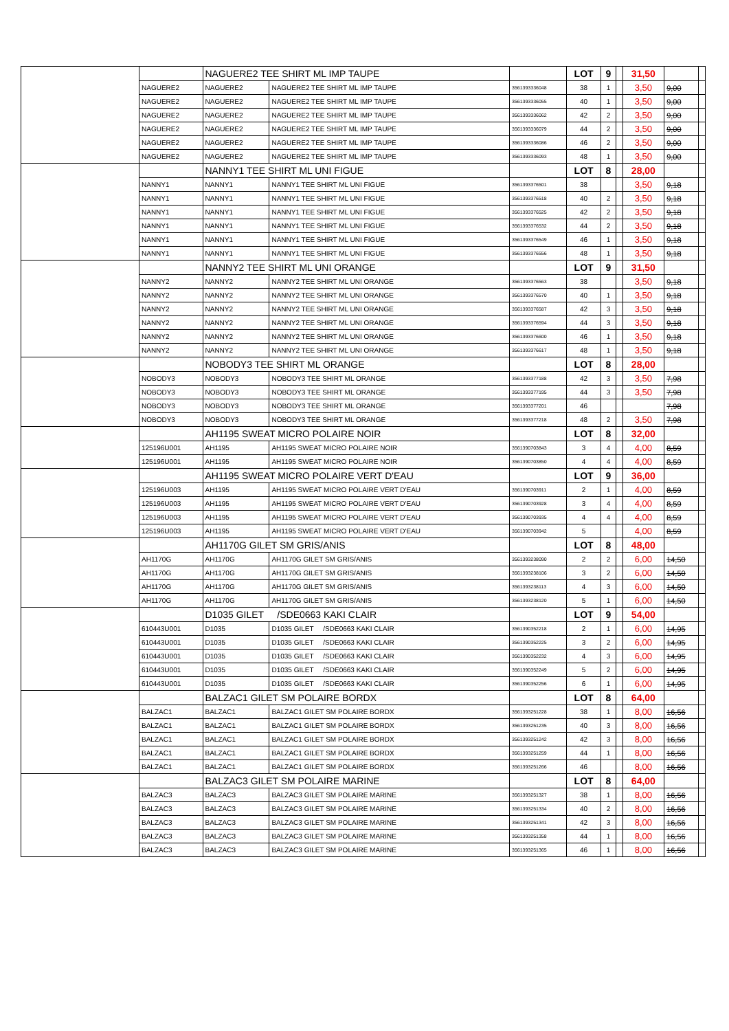| | | NAGUERE2 TEE SHIRT ML IMP TAUPE | | | LOT | 9 | | 31,50 | | |
| | NAGUERE2 | NAGUERE2 | NAGUERE2 TEE SHIRT ML IMP TAUPE | 3561393336048 | 38 | 1 | | 3,50 | 9,00 | |
| | NAGUERE2 | NAGUERE2 | NAGUERE2 TEE SHIRT ML IMP TAUPE | 3561393336055 | 40 | 1 | | 3,50 | 9,00 | |
| | NAGUERE2 | NAGUERE2 | NAGUERE2 TEE SHIRT ML IMP TAUPE | 3561393336062 | 42 | 2 | | 3,50 | 9,00 | |
| | NAGUERE2 | NAGUERE2 | NAGUERE2 TEE SHIRT ML IMP TAUPE | 3561393336079 | 44 | 2 | | 3,50 | 9,00 | |
| | NAGUERE2 | NAGUERE2 | NAGUERE2 TEE SHIRT ML IMP TAUPE | 3561393336086 | 46 | 2 | | 3,50 | 9,00 | |
| | NAGUERE2 | NAGUERE2 | NAGUERE2 TEE SHIRT ML IMP TAUPE | 3561393336093 | 48 | 1 | | 3,50 | 9,00 | |
| | | NANNY1 TEE SHIRT ML UNI FIGUE | | | LOT | 8 | | 28,00 | | |
| | NANNY1 | NANNY1 | NANNY1 TEE SHIRT ML UNI FIGUE | 3561393376501 | 38 | | | 3,50 | 9,18 | |
| | NANNY1 | NANNY1 | NANNY1 TEE SHIRT ML UNI FIGUE | 3561393376518 | 40 | 2 | | 3,50 | 9,18 | |
| | NANNY1 | NANNY1 | NANNY1 TEE SHIRT ML UNI FIGUE | 3561393376525 | 42 | 2 | | 3,50 | 9,18 | |
| | NANNY1 | NANNY1 | NANNY1 TEE SHIRT ML UNI FIGUE | 3561393376532 | 44 | 2 | | 3,50 | 9,18 | |
| | NANNY1 | NANNY1 | NANNY1 TEE SHIRT ML UNI FIGUE | 3561393376549 | 46 | 1 | | 3,50 | 9,18 | |
| | NANNY1 | NANNY1 | NANNY1 TEE SHIRT ML UNI FIGUE | 3561393376556 | 48 | 1 | | 3,50 | 9,18 | |
| | | NANNY2 TEE SHIRT ML UNI ORANGE | | | LOT | 9 | | 31,50 | | |
| | NANNY2 | NANNY2 | NANNY2 TEE SHIRT ML UNI ORANGE | 3561393376563 | 38 | | | 3,50 | 9,18 | |
| | NANNY2 | NANNY2 | NANNY2 TEE SHIRT ML UNI ORANGE | 3561393376570 | 40 | 1 | | 3,50 | 9,18 | |
| | NANNY2 | NANNY2 | NANNY2 TEE SHIRT ML UNI ORANGE | 3561393376587 | 42 | 3 | | 3,50 | 9,18 | |
| | NANNY2 | NANNY2 | NANNY2 TEE SHIRT ML UNI ORANGE | 3561393376594 | 44 | 3 | | 3,50 | 9,18 | |
| | NANNY2 | NANNY2 | NANNY2 TEE SHIRT ML UNI ORANGE | 3561393376600 | 46 | 1 | | 3,50 | 9,18 | |
| | NANNY2 | NANNY2 | NANNY2 TEE SHIRT ML UNI ORANGE | 3561393376617 | 48 | 1 | | 3,50 | 9,18 | |
| | | NOBODY3 TEE SHIRT ML ORANGE | | | LOT | 8 | | 28,00 | | |
| | NOBODY3 | NOBODY3 | NOBODY3 TEE SHIRT ML ORANGE | 3561393377188 | 42 | 3 | | 3,50 | 7,98 | |
| | NOBODY3 | NOBODY3 | NOBODY3 TEE SHIRT ML ORANGE | 3561393377195 | 44 | 3 | | 3,50 | 7,98 | |
| | NOBODY3 | NOBODY3 | NOBODY3 TEE SHIRT ML ORANGE | 3561393377201 | 46 | | | | 7,98 | |
| | NOBODY3 | NOBODY3 | NOBODY3 TEE SHIRT ML ORANGE | 3561393377218 | 48 | 2 | | 3,50 | 7,98 | |
| | | AH1195 SWEAT MICRO POLAIRE NOIR | | | LOT | 8 | | 32,00 | | |
| | 125196U001 | AH1195 | AH1195 SWEAT MICRO POLAIRE NOIR | 3561390703843 | 3 | 4 | | 4,00 | 8,59 | |
| | 125196U001 | AH1195 | AH1195 SWEAT MICRO POLAIRE NOIR | 3561390703850 | 4 | 4 | | 4,00 | 8,59 | |
| | | AH1195 SWEAT MICRO POLAIRE VERT D'EAU | | | LOT | 9 | | 36,00 | | |
| | 125196U003 | AH1195 | AH1195 SWEAT MICRO POLAIRE VERT D'EAU | 3561390703911 | 2 | 1 | | 4,00 | 8,59 | |
| | 125196U003 | AH1195 | AH1195 SWEAT MICRO POLAIRE VERT D'EAU | 3561390703928 | 3 | 4 | | 4,00 | 8,59 | |
| | 125196U003 | AH1195 | AH1195 SWEAT MICRO POLAIRE VERT D'EAU | 3561390703935 | 4 | 4 | | 4,00 | 8,59 | |
| | 125196U003 | AH1195 | AH1195 SWEAT MICRO POLAIRE VERT D'EAU | 3561390703942 | 5 | | | 4,00 | 8,59 | |
| | | AH1170G GILET SM GRIS/ANIS | | | LOT | 8 | | 48,00 | | |
| | AH1170G | AH1170G | AH1170G GILET SM GRIS/ANIS | 3561393238090 | 2 | 2 | | 6,00 | 14,50 | |
| | AH1170G | AH1170G | AH1170G GILET SM GRIS/ANIS | 3561393238106 | 3 | 2 | | 6,00 | 14,50 | |
| | AH1170G | AH1170G | AH1170G GILET SM GRIS/ANIS | 3561393238113 | 4 | 3 | | 6,00 | 14,50 | |
| | AH1170G | AH1170G | AH1170G GILET SM GRIS/ANIS | 3561393238120 | 5 | 1 | | 6,00 | 14,50 | |
| | | D1035 GILET /SDE0663 KAKI CLAIR | | | LOT | 9 | | 54,00 | | |
| | 610443U001 | D1035 | D1035 GILET /SDE0663 KAKI CLAIR | 3561390352218 | 2 | 1 | | 6,00 | 14,95 | |
| | 610443U001 | D1035 | D1035 GILET /SDE0663 KAKI CLAIR | 3561390352225 | 3 | 2 | | 6,00 | 14,95 | |
| | 610443U001 | D1035 | D1035 GILET /SDE0663 KAKI CLAIR | 3561390352232 | 4 | 3 | | 6,00 | 14,95 | |
| | 610443U001 | D1035 | D1035 GILET /SDE0663 KAKI CLAIR | 3561390352249 | 5 | 2 | | 6,00 | 14,95 | |
| | 610443U001 | D1035 | D1035 GILET /SDE0663 KAKI CLAIR | 3561390352256 | 6 | 1 | | 6,00 | 14,95 | |
| | | BALZAC1 GILET SM POLAIRE BORDX | | | LOT | 8 | | 64,00 | | |
| | BALZAC1 | BALZAC1 | BALZAC1 GILET SM POLAIRE BORDX | 3561393251228 | 38 | 1 | | 8,00 | 16,56 | |
| | BALZAC1 | BALZAC1 | BALZAC1 GILET SM POLAIRE BORDX | 3561393251235 | 40 | 3 | | 8,00 | 16,56 | |
| | BALZAC1 | BALZAC1 | BALZAC1 GILET SM POLAIRE BORDX | 3561393251242 | 42 | 3 | | 8,00 | 16,56 | |
| | BALZAC1 | BALZAC1 | BALZAC1 GILET SM POLAIRE BORDX | 3561393251259 | 44 | 1 | | 8,00 | 16,56 | |
| | BALZAC1 | BALZAC1 | BALZAC1 GILET SM POLAIRE BORDX | 3561393251266 | 46 | | | 8,00 | 16,56 | |
| | | BALZAC3 GILET SM POLAIRE MARINE | | | LOT | 8 | | 64,00 | | |
| | BALZAC3 | BALZAC3 | BALZAC3 GILET SM POLAIRE MARINE | 3561393251327 | 38 | 1 | | 8,00 | 16,56 | |
| | BALZAC3 | BALZAC3 | BALZAC3 GILET SM POLAIRE MARINE | 3561393251334 | 40 | 2 | | 8,00 | 16,56 | |
| | BALZAC3 | BALZAC3 | BALZAC3 GILET SM POLAIRE MARINE | 3561393251341 | 42 | 3 | | 8,00 | 16,56 | |
| | BALZAC3 | BALZAC3 | BALZAC3 GILET SM POLAIRE MARINE | 3561393251358 | 44 | 1 | | 8,00 | 16,56 | |
| | BALZAC3 | BALZAC3 | BALZAC3 GILET SM POLAIRE MARINE | 3561393251365 | 46 | 1 | | 8,00 | 16,56 | |